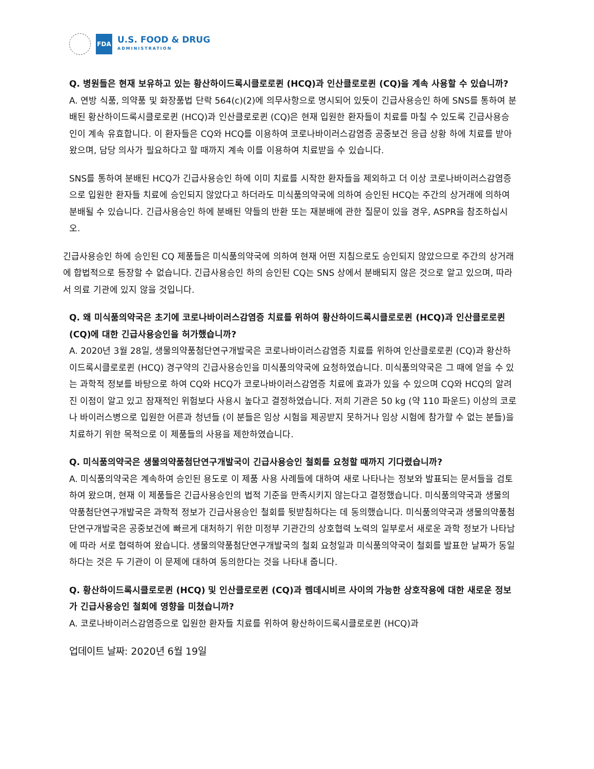FDA
U.S. FOOD & DRUG
ADMINISTRATION
Q. 병원들은 현재 보유하고 있는 황산하이드록시클로로퀸 (HCQ)과 인산클로로퀸 (CQ)을 계속 사용할 수 있습니까?
A. 연방 식품, 의약품 및 화장품법 단락 564(c)(2)에 의무사항으로 명시되어 있듯이 긴급사용승인 하에 SNS를 통하여 분배된 황산하이드록시클로로퀸 (HCQ)과 인산클로로퀸 (CQ)은 현재 입원한 환자들이 치료를 마칠 수 있도록 긴급사용승인이 계속 유효합니다. 이 환자들은 CQ와 HCQ를 이용하여 코로나바이러스감염증 공중보건 응급 상황 하에 치료를 받아 왔으며, 담당 의사가 필요하다고 할 때까지 계속 이를 이용하여 치료받을 수 있습니다.
SNS를 통하여 분배된 HCQ가 긴급사용승인 하에 이미 치료를 시작한 환자들을 제외하고 더 이상 코로나바이러스감염증으로 입원한 환자들 치료에 승인되지 않았다고 하더라도 미식품의약국에 의하여 승인된 HCQ는 주간의 상거래에 의하여 분배될 수 있습니다. 긴급사용승인 하에 분배된 약들의 반환 또는 재분배에 관한 질문이 있을 경우, ASPR을 참조하십시오.
긴급사용승인 하에 승인된 CQ 제품들은 미식품의약국에 의하여 현재 어떤 지침으로도 승인되지 않았으므로 주간의 상거래에 합법적으로 등장할 수 없습니다. 긴급사용승인 하의 승인된 CQ는 SNS 상에서 분배되지 않은 것으로 알고 있으며, 따라서 의료 기관에 있지 않을 것입니다.
Q. 왜 미식품의약국은 초기에 코로나바이러스감염증 치료를 위하여 황산하이드록시클로로퀸 (HCQ)과 인산클로로퀸 (CQ)에 대한 긴급사용승인을 허가했습니까?
A. 2020년 3월 28일, 생물의약품첨단연구개발국은 코로나바이러스감염증 치료를 위하여 인산클로로퀸 (CQ)과 황산하이드록시클로로퀸 (HCQ) 경구약의 긴급사용승인을 미식품의약국에 요청하였습니다. 미식품의약국은 그 때에 얻을 수 있는 과학적 정보를 바탕으로 하여 CQ와 HCQ가 코로나바이러스감염증 치료에 효과가 있을 수 있으며 CQ와 HCQ의 알려진 이점이 알고 있고 잠재적인 위험보다 사용시 높다고 결정하였습니다. 저희 기관은 50 kg (약 110 파운드) 이상의 코로나 바이러스병으로 입원한 어른과 청년들 (이 분들은 임상 시험을 제공받지 못하거나 임상 시험에 참가할 수 없는 분들)을 치료하기 위한 목적으로 이 제품들의 사용을 제한하였습니다.
Q. 미식품의약국은 생물의약품첨단연구개발국이 긴급사용승인 철회를 요청할 때까지 기다렸습니까?
A. 미식품의약국은 계속하여 승인된 용도로 이 제품 사용 사례들에 대하여 새로 나타나는 정보와 발표되는 문서들을 검토하여 왔으며, 현재 이 제품들은 긴급사용승인의 법적 기준을 만족시키지 않는다고 결정했습니다. 미식품의약국과 생물의약품첨단연구개발국은 과학적 정보가 긴급사용승인 철회를 뒷받침하다는 데 동의했습니다. 미식품의약국과 생물의약품첨단연구개발국은 공중보건에 빠르게 대처하기 위한 미정부 기관간의 상호협력 노력의 일부로서 새로운 과학 정보가 나타남에 따라 서로 협력하여 왔습니다. 생물의약품첨단연구개발국의 철회 요청일과 미식품의약국이 철회를 발표한 날짜가 동일하다는 것은 두 기관이 이 문제에 대하여 동의한다는 것을 나타내 줍니다.
Q. 황산하이드록시클로로퀸 (HCQ) 및 인산클로로퀸 (CQ)과 렘데시비르 사이의 가능한 상호작용에 대한 새로운 정보가 긴급사용승인 철회에 영향을 미쳤습니까?
A. 코로나바이러스감염증으로 입원한 환자들 치료를 위하여 황산하이드록시클로로퀸 (HCQ)과
업데이트 날짜: 2020년 6월 19일